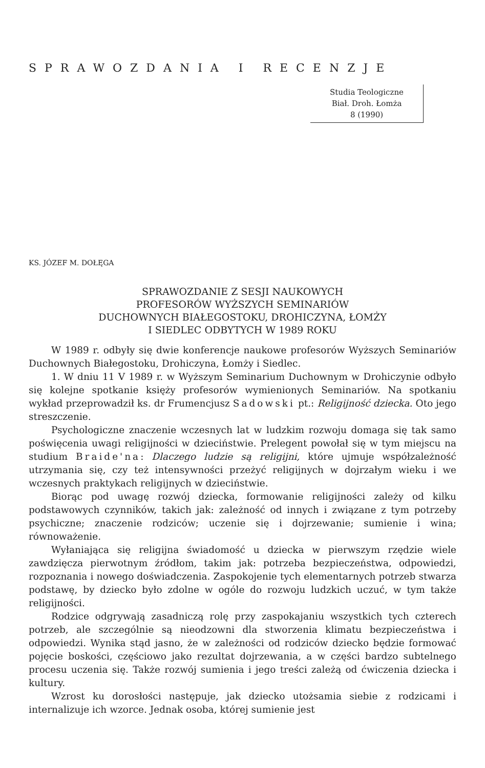SPRAWOZDANIA I RECENZJE
Studia Teologiczne
Biał. Droh. Łomża
8 (1990)
KS. JÓZEF M. DOŁĘGA
SPRAWOZDANIE Z SESJI NAUKOWYCH
PROFESORÓW WYŻSZYCH SEMINARIÓW
DUCHOWNYCH BIAŁEGOSTOKU, DROHICZYNA, ŁOMŻY
I SIEDLEC ODBYTYCH W 1989 ROKU
W 1989 r. odbyły się dwie konferencje naukowe profesorów Wyższych Seminariów Duchownych Białegostoku, Drohiczyna, Łomży i Siedlec.
1. W dniu 11 V 1989 r. w Wyższym Seminarium Duchownym w Drohiczynie odbyło się kolejne spotkanie księży profesorów wymienionych Seminariów. Na spotkaniu wykład przeprowadził ks. dr Frumencjusz Sadowski pt.: Religijność dziecka. Oto jego streszczenie.
Psychologiczne znaczenie wczesnych lat w ludzkim rozwoju domaga się tak samo poświęcenia uwagi religijności w dzieciństwie. Prelegent powołał się w tym miejscu na studium Braide'na: Dlaczego ludzie są religijni, które ujmuje współzależność utrzymania się, czy też intensywności przeżyć religijnych w dojrzałym wieku i we wczesnych praktykach religijnych w dzieciństwie.
Biorąc pod uwagę rozwój dziecka, formowanie religijności zależy od kilku podstawowych czynników, takich jak: zależność od innych i związane z tym potrzeby psychiczne; znaczenie rodziców; uczenie się i dojrzewanie; sumienie i wina; równoważenie.
Wyłaniająca się religijna świadomość u dziecka w pierwszym rzędzie wiele zawdzięcza pierwotnym źródłom, takim jak: potrzeba bezpieczeństwa, odpowiedzi, rozpoznania i nowego doświadczenia. Zaspokojenie tych elementarnych potrzeb stwarza podstawę, by dziecko było zdolne w ogóle do rozwoju ludzkich uczuć, w tym także religijności.
Rodzice odgrywają zasadniczą rolę przy zaspokajaniu wszystkich tych czterech potrzeb, ale szczególnie są nieodzowni dla stworzenia klimatu bezpieczeństwa i odpowiedzi. Wynika stąd jasno, że w zależności od rodziców dziecko będzie formować pojęcie boskości, częściowo jako rezultat dojrzewania, a w części bardzo subtelnego procesu uczenia się. Także rozwój sumienia i jego treści zależą od ćwiczenia dziecka i kultury.
Wzrost ku dorosłości następuje, jak dziecko utożsamia siebie z rodzicami i internalizuje ich wzorce. Jednak osoba, której sumienie jest